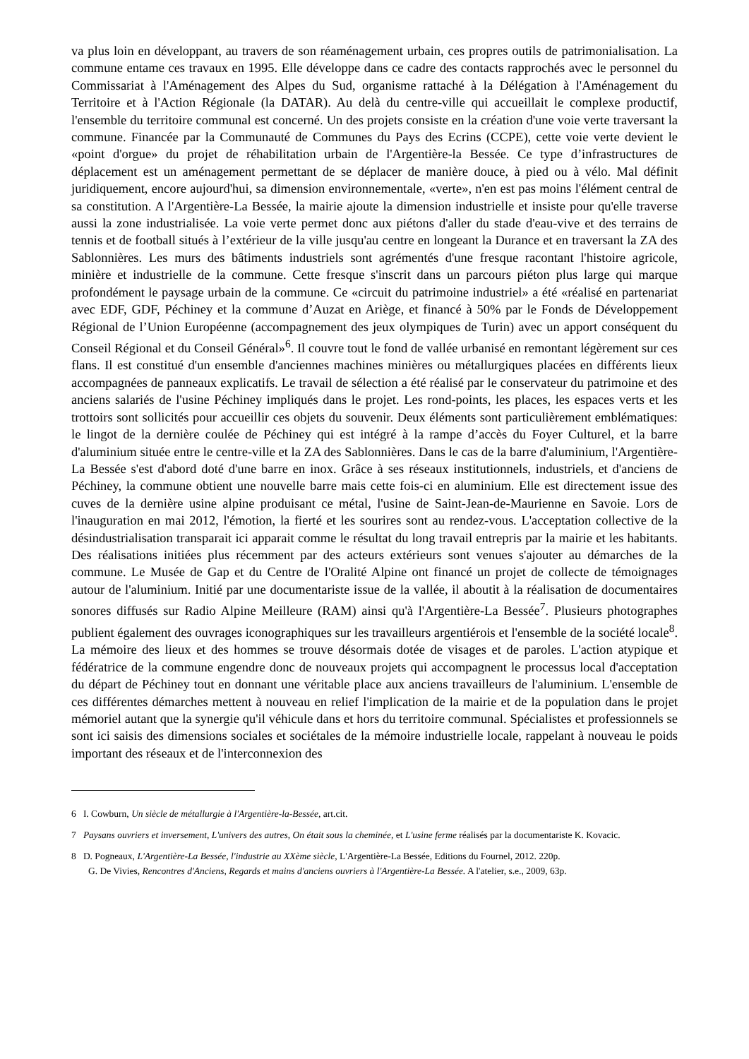va plus loin en développant, au travers de son réaménagement urbain, ces propres outils de patrimonialisation. La commune entame ces travaux en 1995. Elle développe dans ce cadre des contacts rapprochés avec le personnel du Commissariat à l'Aménagement des Alpes du Sud, organisme rattaché à la Délégation à l'Aménagement du Territoire et à l'Action Régionale (la DATAR). Au delà du centre-ville qui accueillait le complexe productif, l'ensemble du territoire communal est concerné. Un des projets consiste en la création d'une voie verte traversant la commune. Financée par la Communauté de Communes du Pays des Ecrins (CCPE), cette voie verte devient le «point d'orgue» du projet de réhabilitation urbain de l'Argentière-la Bessée. Ce type d’infrastructures de déplacement est un aménagement permettant de se déplacer de manière douce, à pied ou à vélo. Mal définit juridiquement, encore aujourd'hui, sa dimension environnementale, «verte», n'en est pas moins l'élément central de sa constitution. A l'Argentière-La Bessée, la mairie ajoute la dimension industrielle et insiste pour qu'elle traverse aussi la zone industrialisée. La voie verte permet donc aux piétons d'aller du stade d'eau-vive et des terrains de tennis et de football situés à l’extérieur de la ville jusqu'au centre en longeant la Durance et en traversant la ZA des Sablonnières. Les murs des bâtiments industriels sont agrémentés d'une fresque racontant l'histoire agricole, minière et industrielle de la commune. Cette fresque s'inscrit dans un parcours piéton plus large qui marque profondément le paysage urbain de la commune. Ce «circuit du patrimoine industriel» a été «réalisé en partenariat avec EDF, GDF, Péchiney et la commune d’Auzat en Ariège, et financé à 50% par le Fonds de Développement Régional de l’Union Européenne (accompagnement des jeux olympiques de Turin) avec un apport conséquent du Conseil Régional et du Conseil Général»<sup>6</sup>. Il couvre tout le fond de vallée urbanisé en remontant légèrement sur ces flans. Il est constitué d'un ensemble d'anciennes machines minières ou métallurgiques placées en différents lieux accompagnées de panneaux explicatifs. Le travail de sélection a été réalisé par le conservateur du patrimoine et des anciens salariés de l'usine Péchiney impliqués dans le projet. Les rond-points, les places, les espaces verts et les trottoirs sont sollicités pour accueillir ces objets du souvenir. Deux éléments sont particulièrement emblématiques: le lingot de la dernière coulée de Péchiney qui est intégré à la rampe d’accès du Foyer Culturel, et la barre d'aluminium située entre le centre-ville et la ZA des Sablonnières. Dans le cas de la barre d'aluminium, l'Argentière-La Bessée s'est d'abord doté d'une barre en inox. Grâce à ses réseaux institutionnels, industriels, et d'anciens de Péchiney, la commune obtient une nouvelle barre mais cette fois-ci en aluminium. Elle est directement issue des cuves de la dernière usine alpine produisant ce métal, l'usine de Saint-Jean-de-Maurienne en Savoie. Lors de l'inauguration en mai 2012, l'émotion, la fierté et les sourires sont au rendez-vous. L'acceptation collective de la désindustrialisation transparait ici apparait comme le résultat du long travail entrepris par la mairie et les habitants. Des réalisations initiées plus récemment par des acteurs extérieurs sont venues s'ajouter au démarches de la commune. Le Musée de Gap et du Centre de l'Oralité Alpine ont financé un projet de collecte de témoignages autour de l'aluminium. Initié par une documentariste issue de la vallée, il aboutit à la réalisation de documentaires sonores diffusés sur Radio Alpine Meilleure (RAM) ainsi qu'à l'Argentière-La Bessée<sup>7</sup>. Plusieurs photographes publient également des ouvrages iconographiques sur les travailleurs argentiérois et l'ensemble de la société locale<sup>8</sup>. La mémoire des lieux et des hommes se trouve désormais dotée de visages et de paroles. L'action atypique et fédératrice de la commune engendre donc de nouveaux projets qui accompagnent le processus local d'acceptation du départ de Péchiney tout en donnant une véritable place aux anciens travailleurs de l'aluminium. L'ensemble de ces différentes démarches mettent à nouveau en relief l'implication de la mairie et de la population dans le projet mémoriel autant que la synergie qu'il véhicule dans et hors du territoire communal. Spécialistes et professionnels se sont ici saisis des dimensions sociales et sociétales de la mémoire industrielle locale, rappelant à nouveau le poids important des réseaux et de l'interconnexion des
6 I. Cowburn, Un siècle de métallurgie à l'Argentière-la-Bessée, art.cit.
7 Paysans ouvriers et inversement, L'univers des autres, On était sous la cheminée, et L'usine ferme réalisés par la documentariste K. Kovacic.
8 D. Pogneaux, L'Argentière-La Bessée, l'industrie au XXème siècle, L'Argentière-La Bessée, Editions du Fournel, 2012. 220p.
G. De Vivies, Rencontres d'Anciens, Regards et mains d'anciens ouvriers à l'Argentière-La Bessée. A l'atelier, s.e., 2009, 63p.